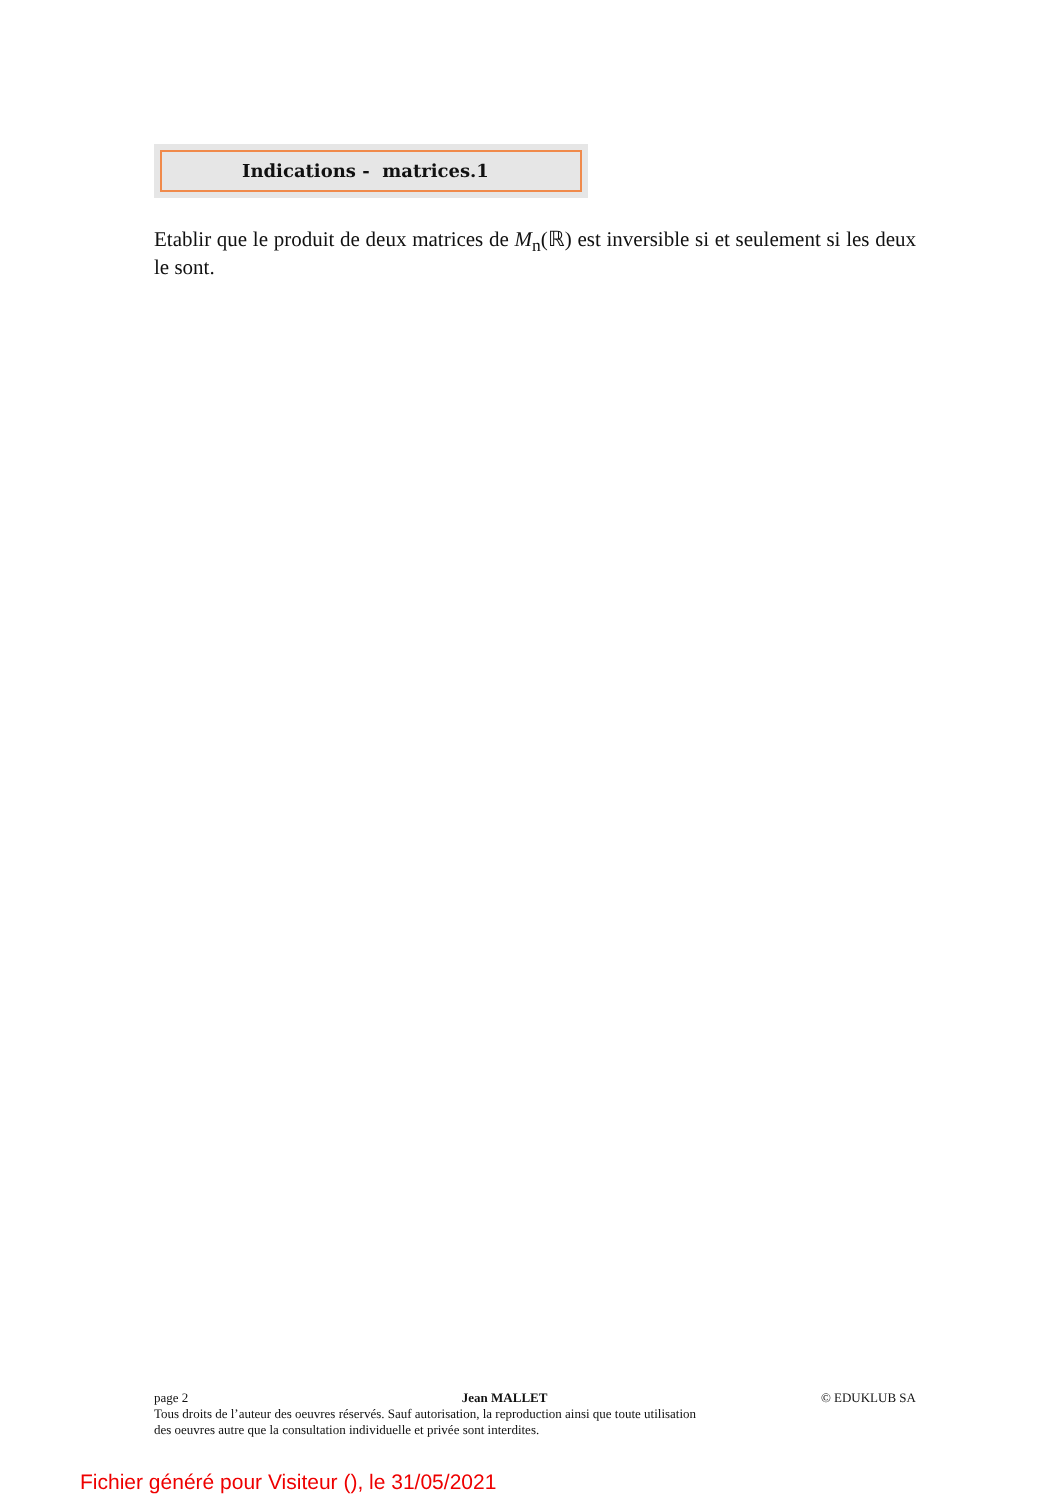Indications - matrices.1
Etablir que le produit de deux matrices de M<sub>n</sub>(ℝ) est inversible si et seulement si les deux le sont.
page 2 Jean MALLET © EDUKLUB SA
Tous droits de l’auteur des oeuvres réservés. Sauf autorisation, la reproduction ainsi que toute utilisation
des oeuvres autre que la consultation individuelle et privée sont interdites.
Fichier généré pour Visiteur (), le 31/05/2021